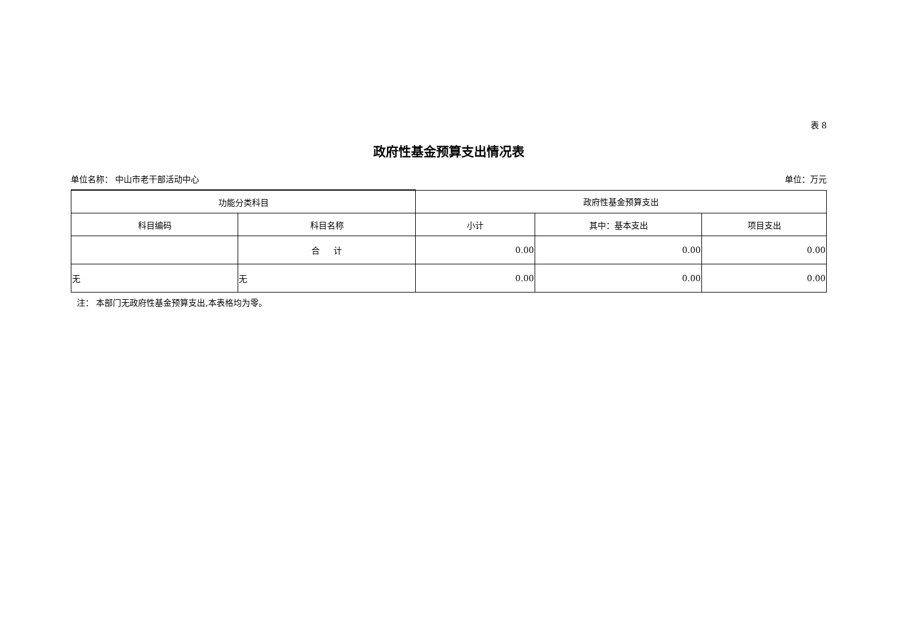表 8
政府性基金预算支出情况表
单位名称： 中山市老干部活动中心 单位：万元
| 功能分类科目 | | 政府性基金预算支出 | | |
| --- | --- | --- | --- | --- |
| 科目编码 | 科目名称 | 小计 | 其中：基本支出 | 项目支出 |
| | 合 计 | 0.00 | 0.00 | 0.00 |
| 无 | 无 | 0.00 | 0.00 | 0.00 |
注： 本部门无政府性基金预算支出,本表格均为零。